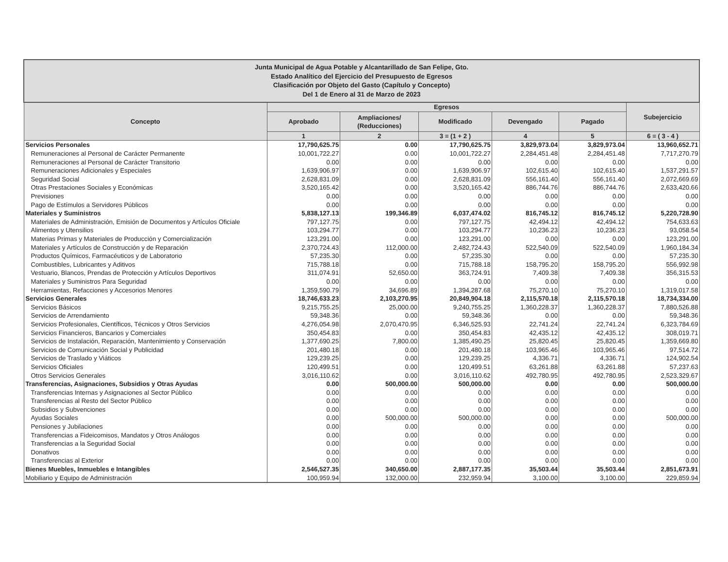| Junta Municipal de Agua Potable y Alcantarillado de San Felipe, Gto. Estado Analítico del Ejercicio del Presupuesto de Egresos Clasificación por Objeto del Gasto (Capítulo y Concepto) Del 1 de Enero al 31 de Marzo de 2023 | | | | | | |
| --- | --- | --- | --- | --- | --- | --- |
| Concepto | Egresos | | | | | Subejercicio |
| | Aprobado | Ampliaciones/ (Reducciones) | Modificado | Devengado | Pagado | |
| | 1 | 2 | 3 = (1 + 2 ) | 4 | 5 | 6 = ( 3 - 4 ) |
| Servicios Personales | 17,790,625.75 | 0.00 | 17,790,625.75 | 3,829,973.04 | 3,829,973.04 | 13,960,652.71 |
| Remuneraciones al Personal de Carácter Permanente | 10,001,722.27 | 0.00 | 10,001,722.27 | 2,284,451.48 | 2,284,451.48 | 7,717,270.79 |
| Remuneraciones al Personal de Carácter Transitorio | 0.00 | 0.00 | 0.00 | 0.00 | 0.00 | 0.00 |
| Remuneraciones Adicionales y Especiales | 1,639,906.97 | 0.00 | 1,639,906.97 | 102,615.40 | 102,615.40 | 1,537,291.57 |
| Seguridad Social | 2,628,831.09 | 0.00 | 2,628,831.09 | 556,161.40 | 556,161.40 | 2,072,669.69 |
| Otras Prestaciones Sociales y Económicas | 3,520,165.42 | 0.00 | 3,520,165.42 | 886,744.76 | 886,744.76 | 2,633,420.66 |
| Previsiones | 0.00 | 0.00 | 0.00 | 0.00 | 0.00 | 0.00 |
| Pago de Estímulos a Servidores Públicos | 0.00 | 0.00 | 0.00 | 0.00 | 0.00 | 0.00 |
| Materiales y Suministros | 5,838,127.13 | 199,346.89 | 6,037,474.02 | 816,745.12 | 816,745.12 | 5,220,728.90 |
| Materiales de Administración, Emisión de Documentos y Artículos Oficiale | 797,127.75 | 0.00 | 797,127.75 | 42,494.12 | 42,494.12 | 754,633.63 |
| Alimentos y Utensilios | 103,294.77 | 0.00 | 103,294.77 | 10,236.23 | 10,236.23 | 93,058.54 |
| Materias Primas y Materiales de Producción y Comercialización | 123,291.00 | 0.00 | 123,291.00 | 0.00 | 0.00 | 123,291.00 |
| Materiales y Artículos de Construcción y de Reparación | 2,370,724.43 | 112,000.00 | 2,482,724.43 | 522,540.09 | 522,540.09 | 1,960,184.34 |
| Productos Químicos, Farmacéuticos y de Laboratorio | 57,235.30 | 0.00 | 57,235.30 | 0.00 | 0.00 | 57,235.30 |
| Combustibles, Lubricantes y Aditivos | 715,788.18 | 0.00 | 715,788.18 | 158,795.20 | 158,795.20 | 556,992.98 |
| Vestuario, Blancos, Prendas de Protección y Artículos Deportivos | 311,074.91 | 52,650.00 | 363,724.91 | 7,409.38 | 7,409.38 | 356,315.53 |
| Materiales y Suministros Para Seguridad | 0.00 | 0.00 | 0.00 | 0.00 | 0.00 | 0.00 |
| Herramientas, Refacciones y Accesorios Menores | 1,359,590.79 | 34,696.89 | 1,394,287.68 | 75,270.10 | 75,270.10 | 1,319,017.58 |
| Servicios Generales | 18,746,633.23 | 2,103,270.95 | 20,849,904.18 | 2,115,570.18 | 2,115,570.18 | 18,734,334.00 |
| Servicios Básicos | 9,215,755.25 | 25,000.00 | 9,240,755.25 | 1,360,228.37 | 1,360,228.37 | 7,880,526.88 |
| Servicios de Arrendamiento | 59,348.36 | 0.00 | 59,348.36 | 0.00 | 0.00 | 59,348.36 |
| Servicios Profesionales, Científicos, Técnicos y Otros Servicios | 4,276,054.98 | 2,070,470.95 | 6,346,525.93 | 22,741.24 | 22,741.24 | 6,323,784.69 |
| Servicios Financieros, Bancarios y Comerciales | 350,454.83 | 0.00 | 350,454.83 | 42,435.12 | 42,435.12 | 308,019.71 |
| Servicios de Instalación, Reparación, Mantenimiento y Conservación | 1,377,690.25 | 7,800.00 | 1,385,490.25 | 25,820.45 | 25,820.45 | 1,359,669.80 |
| Servicios de Comunicación Social y Publicidad | 201,480.18 | 0.00 | 201,480.18 | 103,965.46 | 103,965.46 | 97,514.72 |
| Servicios de Traslado y Viáticos | 129,239.25 | 0.00 | 129,239.25 | 4,336.71 | 4,336.71 | 124,902.54 |
| Servicios Oficiales | 120,499.51 | 0.00 | 120,499.51 | 63,261.88 | 63,261.88 | 57,237.63 |
| Otros Servicios Generales | 3,016,110.62 | 0.00 | 3,016,110.62 | 492,780.95 | 492,780.95 | 2,523,329.67 |
| Transferencias, Asignaciones, Subsidios y Otras Ayudas | 0.00 | 500,000.00 | 500,000.00 | 0.00 | 0.00 | 500,000.00 |
| Transferencias Internas y Asignaciones al Sector Público | 0.00 | 0.00 | 0.00 | 0.00 | 0.00 | 0.00 |
| Transferencias al Resto del Sector Público | 0.00 | 0.00 | 0.00 | 0.00 | 0.00 | 0.00 |
| Subsidios y Subvenciones | 0.00 | 0.00 | 0.00 | 0.00 | 0.00 | 0.00 |
| Ayudas Sociales | 0.00 | 500,000.00 | 500,000.00 | 0.00 | 0.00 | 500,000.00 |
| Pensiones y Jubilaciones | 0.00 | 0.00 | 0.00 | 0.00 | 0.00 | 0.00 |
| Transferencias a Fideicomisos, Mandatos y Otros Análogos | 0.00 | 0.00 | 0.00 | 0.00 | 0.00 | 0.00 |
| Transferencias a la Seguridad Social | 0.00 | 0.00 | 0.00 | 0.00 | 0.00 | 0.00 |
| Donativos | 0.00 | 0.00 | 0.00 | 0.00 | 0.00 | 0.00 |
| Transferencias al Exterior | 0.00 | 0.00 | 0.00 | 0.00 | 0.00 | 0.00 |
| Bienes Muebles, Inmuebles e Intangibles | 2,546,527.35 | 340,650.00 | 2,887,177.35 | 35,503.44 | 35,503.44 | 2,851,673.91 |
| Mobiliario y Equipo de Administración | 100,959.94 | 132,000.00 | 232,959.94 | 3,100.00 | 3,100.00 | 229,859.94 |